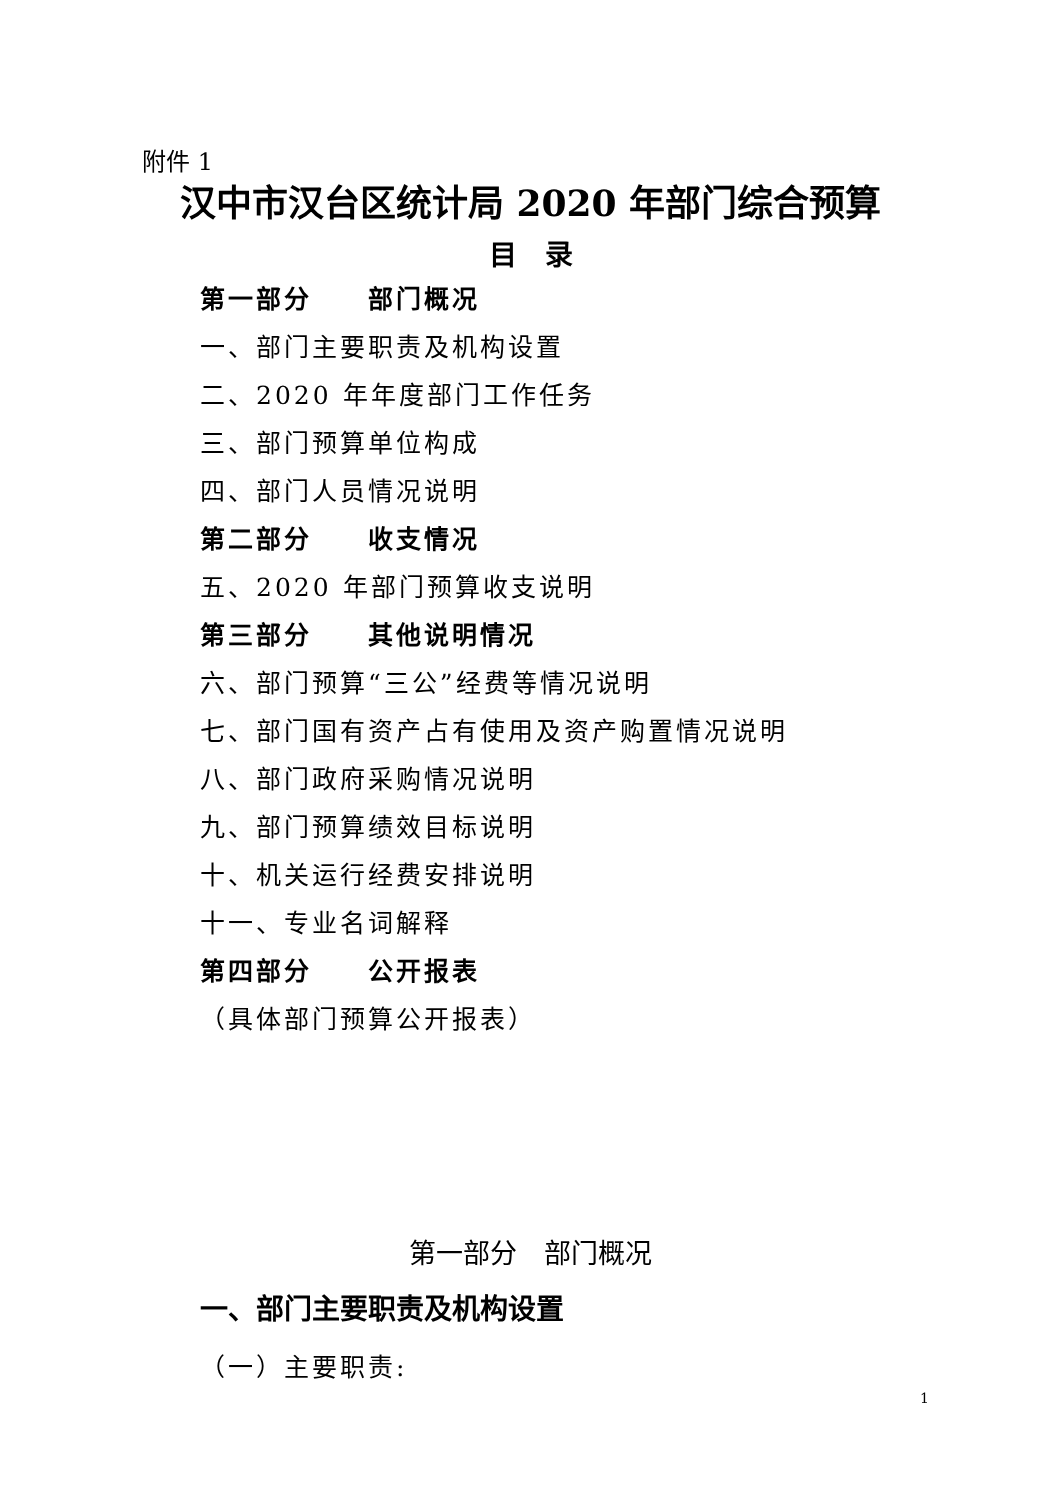附件 1
汉中市汉台区统计局 2020 年部门综合预算
目　录
第一部分　　部门概况
一、部门主要职责及机构设置
二、2020 年年度部门工作任务
三、部门预算单位构成
四、部门人员情况说明
第二部分　　收支情况
五、2020 年部门预算收支说明
第三部分　　其他说明情况
六、部门预算“三公”经费等情况说明
七、部门国有资产占有使用及资产购置情况说明
八、部门政府采购情况说明
九、部门预算绩效目标说明
十、机关运行经费安排说明
十一、专业名词解释
第四部分　　公开报表
（具体部门预算公开报表）
第一部分　部门概况
一、部门主要职责及机构设置
（一）主要职责:
1